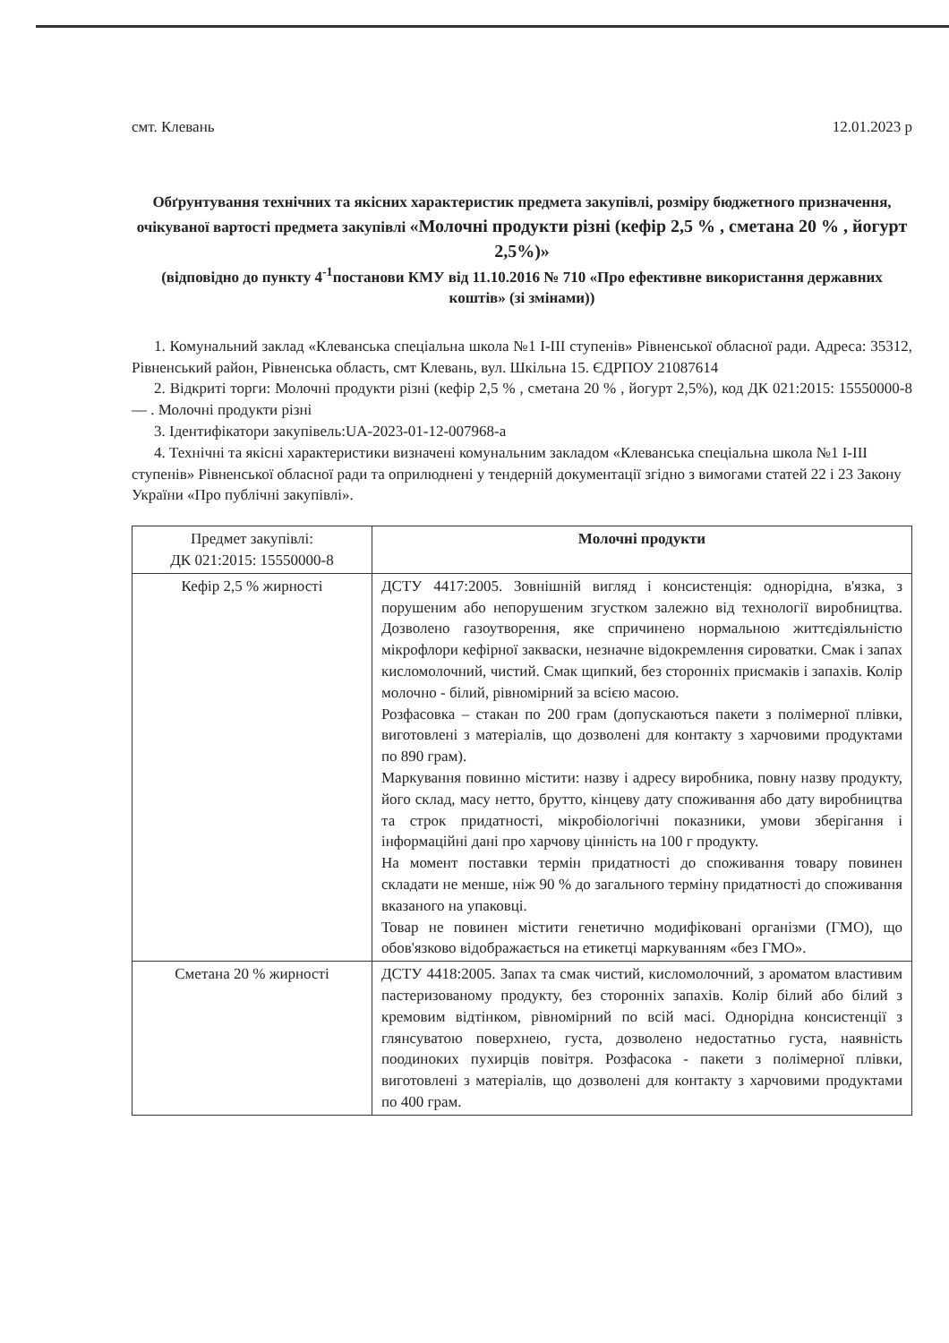смт. Клевань 12.01.2023 р
Обґрунтування технічних та якісних характеристик предмета закупівлі, розміру бюджетного призначення, очікуваної вартості предмета закупівлі «Молочні продукти різні (кефір 2,5 % , сметана 20 % , йогурт 2,5%)»
(відповідно до пункту 4<sup>-1</sup>постанови КМУ від 11.10.2016 № 710 «Про ефективне використання державних коштів» (зі змінами))
1. Комунальний заклад «Клеванська спеціальна школа №1 І-ІІІ ступенів» Рівненської обласної ради. Адреса: 35312, Рівненський район, Рівненська область, смт Клевань, вул. Шкільна 15. ЄДРПОУ 21087614
2. Відкриті торги: Молочні продукти різні (кефір 2,5 % , сметана 20 % , йогурт 2,5%), код ДК 021:2015: 15550000-8 — . Молочні продукти різні
3. Ідентифікатори закупівель:UA-2023-01-12-007968-a
4. Технічні та якісні характеристики визначені комунальним закладом «Клеванська спеціальна школа №1 І-ІІІ ступенів» Рівненської обласної ради та оприлюднені у тендерній документації згідно з вимогами статей 22 і 23 Закону України «Про публічні закупівлі».
| Предмет закупівлі: ДК 021:2015: 15550000-8 | Молочні продукти |
| --- | --- |
| Кефір 2,5 % жирності | ДСТУ 4417:2005. Зовнішній вигляд і консистенція: однорідна, в'язка, з порушеним або непорушеним згустком залежно від технології виробництва. Дозволено газоутворення, яке спричинено нормальною життєдіяльністю мікрофлори кефірної закваски, незначне відокремлення сироватки. Смак і запах кисломолочний, чистий. Смак щипкий, без сторонніх присмаків і запахів. Колір молочно - білий, рівномірний за всією масою. Розфасовка – стакан по 200 грам (допускаються пакети з полімерної плівки, виготовлені з матеріалів, що дозволені для контакту з харчовими продуктами по 890 грам). Маркування повинно містити: назву і адресу виробника, повну назву продукту, його склад, масу нетто, брутто, кінцеву дату споживання або дату виробництва та строк придатності, мікробіологічні показники, умови зберігання і інформаційні дані про харчову цінність на 100 г продукту. На момент поставки термін придатності до споживання товару повинен складати не менше, ніж 90 % до загального терміну придатності до споживання вказаного на упаковці. Товар не повинен містити генетично модифіковані організми (ГМО), що обов'язково відображається на етикетці маркуванням «без ГМО». |
| Сметана 20 % жирності | ДСТУ 4418:2005. Запах та смак чистий, кисломолочний, з ароматом властивим пастеризованому продукту, без сторонніх запахів. Колір білий або білий з кремовим відтінком, рівномірний по всій масі. Однорідна консистенції з глянсуватою поверхнею, густа, дозволено недостатньо густа, наявність поодиноких пухирців повітря. Розфасока - пакети з полімерної плівки, виготовлені з матеріалів, що дозволені для контакту з харчовими продуктами по 400 грам. |